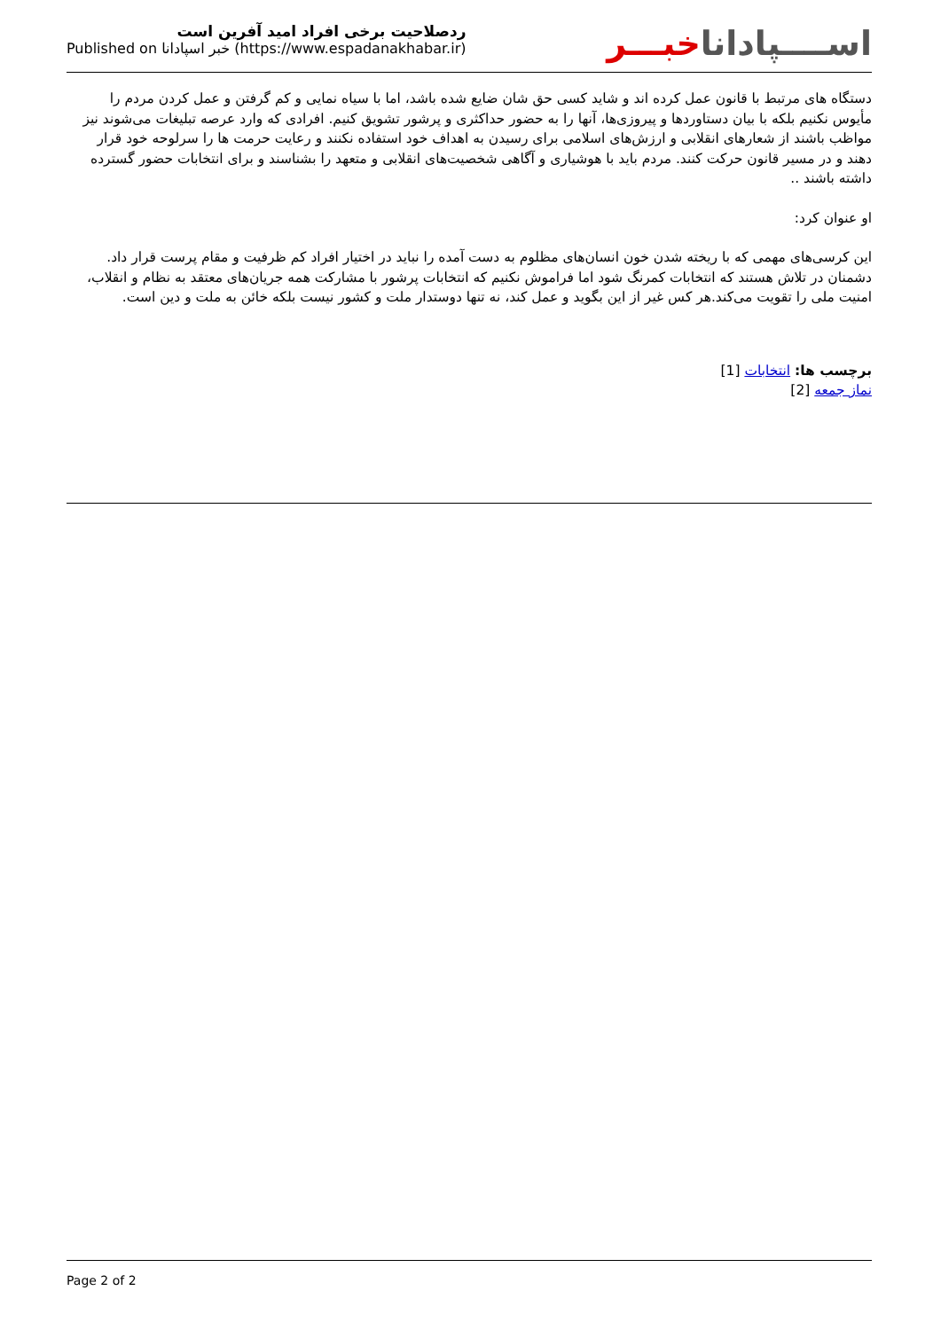ردصلاحیت برخی افراد امید آفرین است
Published on خبر اسپادانا (https://www.espadanakhabar.ir)
اســــپاداناخبـــر
دستگاه های مرتبط با قانون عمل کرده اند و شاید کسی حق شان ضایع شده باشد، اما با سیاه نمایی و کم گرفتن و عمل کردن مردم را مأیوس نکنیم بلکه با بیان دستاوردها و پیروزی‌ها، آنها را به حضور حداکثری و پرشور تشویق کنیم. افرادی که وارد عرصه تبلیغات می‌شوند نیز مواظب باشند از شعارهای انقلابی و ارزش‌های اسلامی برای رسیدن به اهداف خود استفاده نکنند و رعایت حرمت ها را سرلوحه خود قرار دهند و در مسیر قانون حرکت کنند. مردم باید با هوشیاری و آگاهی شخصیت‌های انقلابی و متعهد را بشناسند و برای انتخابات حضور گسترده داشته باشند ..
او عنوان کرد:
این کرسی‌های مهمی که با ریخته شدن خون انسان‌های مظلوم به دست آمده را نباید در اختیار افراد کم ظرفیت و مقام پرست قرار داد. دشمنان در تلاش هستند که انتخابات کمرنگ شود اما فراموش نکنیم که انتخابات پرشور با مشارکت همه جریان‌های معتقد به نظام و انقلاب، امنیت ملی را تقویت می‌کند.هر کس غیر از این بگوید و عمل کند، نه تنها دوستدار ملت و کشور نیست بلکه خائن به ملت و دین است.
برچسب ها: انتخابات [1]
نماز جمعه [2]
Page 2 of 2